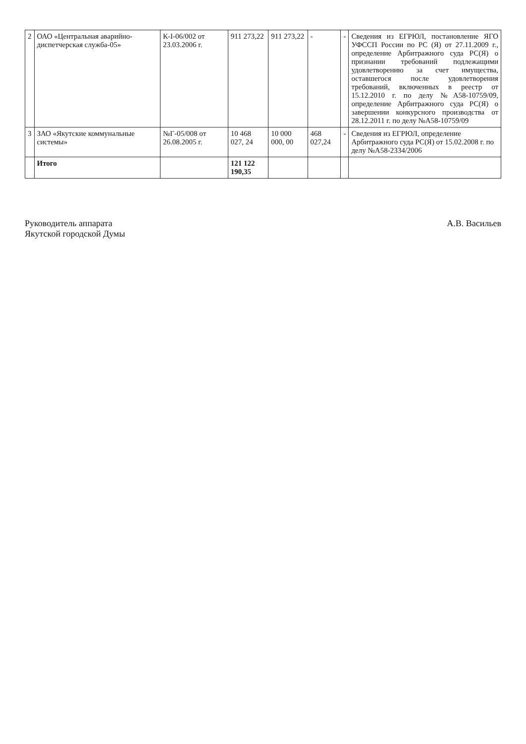| 2 | ОАО «Центральная аварийно-диспетчерская служба-05» | К-I-06/002 от 23.03.2006 г. | 911 273,22 | 911 273,22 | - | - | Сведения из ЕГРЮЛ, постановление ЯГО УФССП России по РС (Я) от 27.11.2009 г., определение Арбитражного суда РС(Я) о признании требований подлежащими удовлетворению за счет имущества, оставшегося после удовлетворения требований, включенных в реестр от 15.12.2010 г. по делу №А58-10759/09, определение Арбитражного суда РС(Я) о завершении конкурсного производства от 28.12.2011 г. по делу №А58-10759/09 |
| 3 | ЗАО «Якутские коммунальные системы» | №Г-05/008 от 26.08.2005 г. | 10 468 027, 24 | 10 000 000, 00 | 468 027,24 | - | Сведения из ЕГРЮЛ, определение Арбитражного суда РС(Я) от 15.02.2008 г. по делу №А58-2334/2006 |
| | Итого | | 121 122 190,35 | | | | |
Руководитель аппарата
Якутской городской Думы
А.В. Васильев